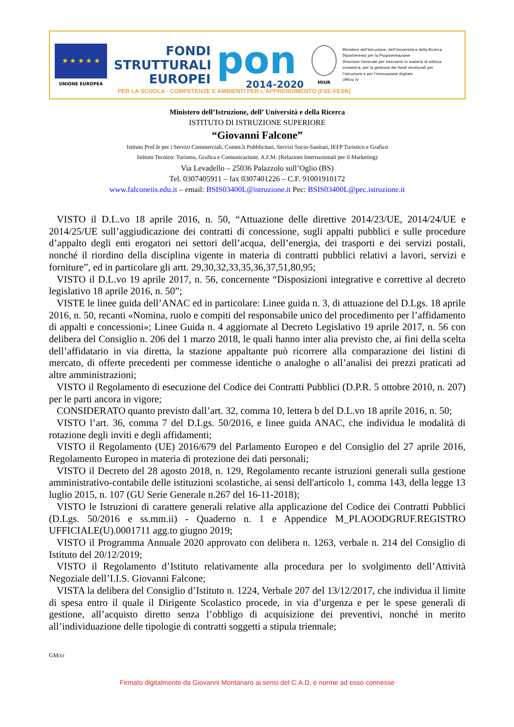★ ★ ★ ★ ★
UNIONE EUROPEA
FONDI
STRUTTURALI
EUROPEI
pon
2014-2020
MIUR
Ministero dell'Istruzione, dell'Università e della Ricerca
Dipartimento per la Programmazione
Direzione Generale per interventi in materia di edilizia
scolastica, per la gestione dei fondi strutturali per
l'istruzione e per l'innovazione digitale
Ufficio IV
PER LA SCUOLA - COMPETENZE E AMBIENTI PER L'APPRENDIMENTO (FSE-FESR)
Ministero dell’Istruzione, dell’ Università e della Ricerca
ISTITUTO DI ISTRUZIONE SUPERIORE
“Giovanni Falcone”
Istituto Prof.le per i Servizi Commerciali, Comm.li Pubblicitari, Servizi Socio-Sanitari, IEFP Turistico e Grafico
Istituto Tecnico: Turismo, Grafica e Comunicazione, A.F.M. (Relazioni Internazionali per il Marketing)
Via Levadello – 25036 Palazzolo sull’Oglio (BS)
Tel. 0307405911 – fax 0307401226 – C.F. 91001910172
www.falconeiis.edu.it – email: BSIS03400L@istruzione.it Pec: BSIS03400L@pec.istruzione.it
VISTO il D.L.vo 18 aprile 2016, n. 50, “Attuazione delle direttive 2014/23/UE, 2014/24/UE e 2014/25/UE sull’aggiudicazione dei contratti di concessione, sugli appalti pubblici e sulle procedure d’appalto degli enti erogatori nei settori dell’acqua, dell’energia, dei trasporti e dei servizi postali, nonché il riordino della disciplina vigente in materia di contratti pubblici relativi a lavori, servizi e forniture”, ed in particolare gli artt. 29,30,32,33,35,36,37,51,80,95;
VISTO il D.L.vo 19 aprile 2017, n. 56, concernente “Disposizioni integrative e correttive al decreto legislativo 18 aprile 2016, n. 50”;
VISTE le linee guida dell’ANAC ed in particolare: Linee guida n. 3, di attuazione del D.Lgs. 18 aprile 2016, n. 50, recanti «Nomina, ruolo e compiti del responsabile unico del procedimento per l’affidamento di appalti e concessioni»; Linee Guida n. 4 aggiornate al Decreto Legislativo 19 aprile 2017, n. 56 con delibera del Consiglio n. 206 del 1 marzo 2018, le quali hanno inter alia previsto che, ai fini della scelta dell’affidatario in via diretta, la stazione appaltante può ricorrere alla comparazione dei listini di mercato, di offerte precedenti per commesse identiche o analoghe o all’analisi dei prezzi praticati ad altre amministrazioni;
VISTO il Regolamento di esecuzione del Codice dei Contratti Pubblici (D.P.R. 5 ottobre 2010, n. 207) per le parti ancora in vigore;
CONSIDERATO quanto previsto dall’art. 32, comma 10, lettera b del D.L.vo 18 aprile 2016, n. 50;
VISTO l’art. 36, comma 7 del D.Lgs. 50/2016, e linee guida ANAC, che individua le modalità di rotazione degli inviti e degli affidamenti;
VISTO il Regolamento (UE) 2016/679 del Parlamento Europeo e del Consiglio del 27 aprile 2016, Regolamento Europeo in materia di protezione dei dati personali;
VISTO il Decreto del 28 agosto 2018, n. 129, Regolamento recante istruzioni generali sulla gestione amministrativo-contabile delle istituzioni scolastiche, ai sensi dell'articolo 1, comma 143, della legge 13 luglio 2015, n. 107 (GU Serie Generale n.267 del 16-11-2018);
VISTO le Istruzioni di carattere generali relative alla applicazione del Codice dei Contratti Pubblici (D.Lgs. 50/2016 e ss.mm.ii) - Quaderno n. 1 e Appendice M_PI.AOODGRUF.REGISTRO UFFICIALE(U).0001711 agg.to giugno 2019;
VISTO il Programma Annuale 2020 approvato con delibera n. 1263, verbale n. 214 del Consiglio di Istituto del 20/12/2019;
VISTO il Regolamento d’Istituto relativamente alla procedura per lo svolgimento dell’Attività Negoziale dell’I.I.S. Giovanni Falcone;
VISTA la delibera del Consiglio d’Istituto n. 1224, Verbale 207 del 13/12/2017, che individua il limite di spesa entro il quale il Dirigente Scolastico procede, in via d’urgenza e per le spese generali di gestione, all’acquisto diretto senza l’obbligo di acquisizione dei preventivi, nonché in merito all’individuazione delle tipologie di contratti soggetti a stipula triennale;
GM/cr
Firmato digitalmente da Giovanni Montanaro ai sensi del C.A.D. e norme ad esso connesse